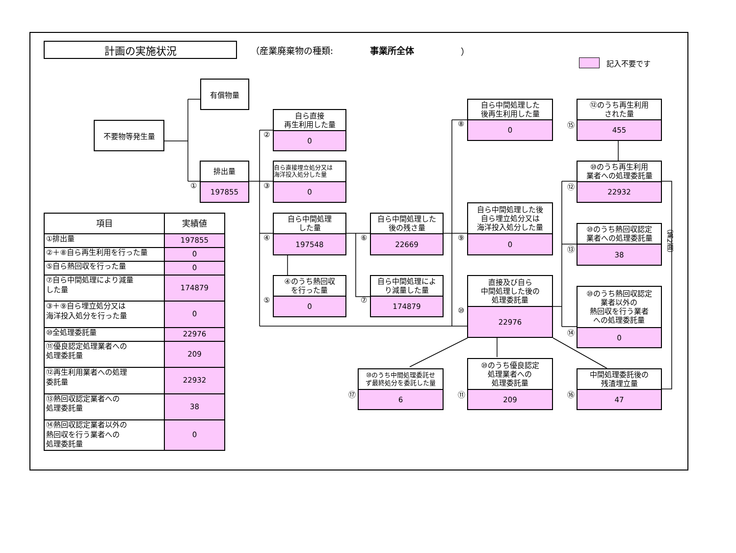計画の実施状況
（産業廃棄物の種類: 事業所全体 ）
記入不要です
有償物量
不要物等発生量
①
排出量
197855
②
自ら直接
再生利用した量
0
③
自ら直接埋立処分又は
海洋投入処分した量
0
④
自ら中間処理
した量
197548
⑤
④のうち熱回収
を行った量
0
⑥
自ら中間処理した
後の残さ量
22669
⑦
自ら中間処理によ
り減量した量
174879
⑧
自ら中間処理した
後再生利用した量
0
⑨
自ら中間処理した後
自ら埋立処分又は
海洋投入処分した量
0
⑩
直接及び自ら
中間処理した後の
処理委託量
22976
⑮
⑫のうち再生利用
された量
455
⑫
⑩のうち再生利用
業者への処理委託量
22932
⑬
⑩のうち熱回収認定
業者への処理委託量
38
⑭
⑩のうち熱回収認定
業者以外の
熱回収を行う業者
への処理委託量
0
⑰
⑩のうち中間処理委託せ
ず最終処分を委託した量
6
⑪
⑩のうち優良認定
処理業者への
処理委託量
209
⑯
中間処理委託後の
残渣埋立量
47
| 項目 | 実績値 |
| --- | --- |
| ①排出量 | 197855 |
| ②＋⑧自ら再生利用を行った量 | 0 |
| ⑤自ら熱回収を行った量 | 0 |
| ⑦自ら中間処理により減量 した量 | 174879 |
| ③＋⑨自ら埋立処分又は 海洋投入処分を行った量 | 0 |
| ⑩全処理委託量 | 22976 |
| ⑪優良認定処理業者への 処理委託量 | 209 |
| ⑫再生利用業者への処理 委託量 | 22932 |
| ⑬熱回収認定業者への 処理委託量 | 38 |
| ⑭熱回収認定業者以外の 熱回収を行う業者への 処理委託量 | 0 |
（第2面）